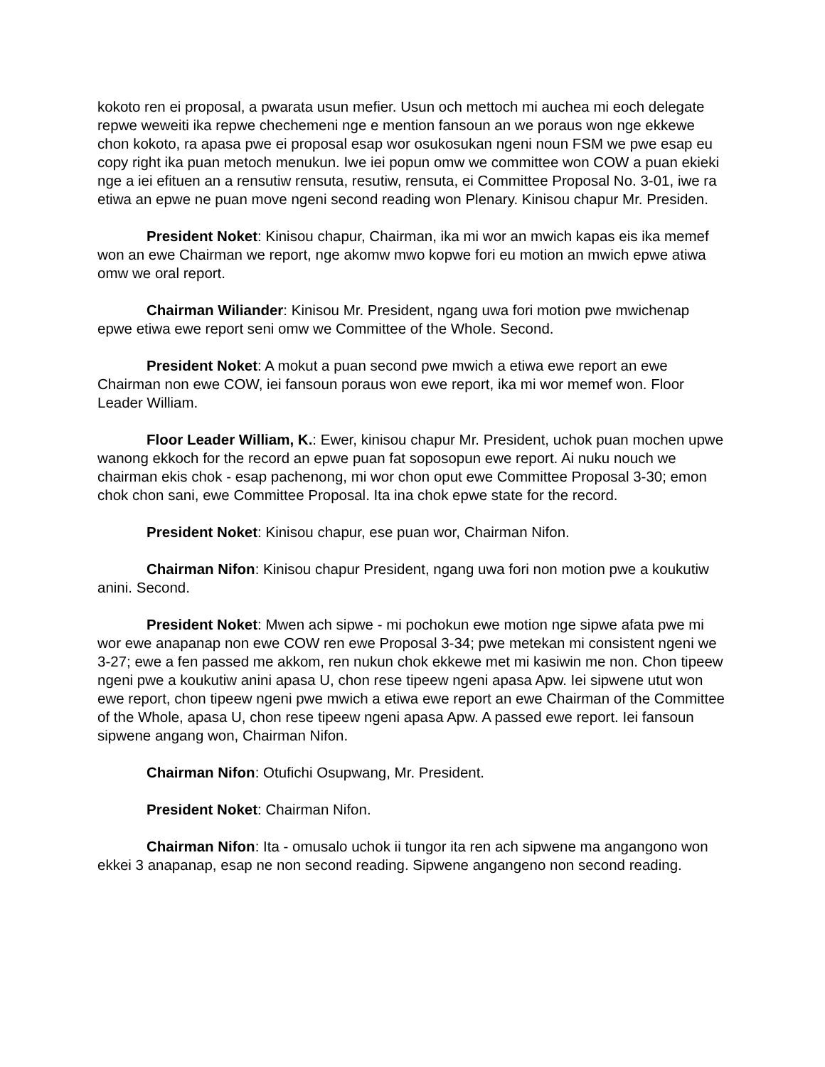kokoto ren ei proposal, a pwarata usun mefier. Usun och mettoch mi auchea mi eoch delegate repwe weweiti ika repwe chechemeni nge e mention fansoun an we poraus won nge ekkewe chon kokoto, ra apasa pwe ei proposal esap wor osukosukan ngeni noun FSM we pwe esap eu copy right ika puan metoch menukun. Iwe iei popun omw we committee won COW a puan ekieki nge a iei efituen an a rensutiw rensuta, resutiw, rensuta, ei Committee Proposal No. 3-01, iwe ra etiwa an epwe ne puan move ngeni second reading won Plenary. Kinisou chapur Mr. Presiden.
President Noket: Kinisou chapur, Chairman, ika mi wor an mwich kapas eis ika memef won an ewe Chairman we report, nge akomw mwo kopwe fori eu motion an mwich epwe atiwa omw we oral report.
Chairman Wiliander: Kinisou Mr. President, ngang uwa fori motion pwe mwichenap epwe etiwa ewe report seni omw we Committee of the Whole. Second.
President Noket: A mokut a puan second pwe mwich a etiwa ewe report an ewe Chairman non ewe COW, iei fansoun poraus won ewe report, ika mi wor memef won. Floor Leader William.
Floor Leader William, K.: Ewer, kinisou chapur Mr. President, uchok puan mochen upwe wanong ekkoch for the record an epwe puan fat soposopun ewe report. Ai nuku nouch we chairman ekis chok - esap pachenong, mi wor chon oput ewe Committee Proposal 3-30; emon chok chon sani, ewe Committee Proposal. Ita ina chok epwe state for the record.
President Noket: Kinisou chapur, ese puan wor, Chairman Nifon.
Chairman Nifon: Kinisou chapur President, ngang uwa fori non motion pwe a koukutiw anini. Second.
President Noket: Mwen ach sipwe - mi pochokun ewe motion nge sipwe afata pwe mi wor ewe anapanap non ewe COW ren ewe Proposal 3-34; pwe metekan mi consistent ngeni we 3-27; ewe a fen passed me akkom, ren nukun chok ekkewe met mi kasiwin me non. Chon tipeew ngeni pwe a koukutiw anini apasa U, chon rese tipeew ngeni apasa Apw. Iei sipwene utut won ewe report, chon tipeew ngeni pwe mwich a etiwa ewe report an ewe Chairman of the Committee of the Whole, apasa U, chon rese tipeew ngeni apasa Apw. A passed ewe report. Iei fansoun sipwene angang won, Chairman Nifon.
Chairman Nifon: Otufichi Osupwang, Mr. President.
President Noket: Chairman Nifon.
Chairman Nifon: Ita - omusalo uchok ii tungor ita ren ach sipwene ma angangono won ekkei 3 anapanap, esap ne non second reading. Sipwene angangeno non second reading.